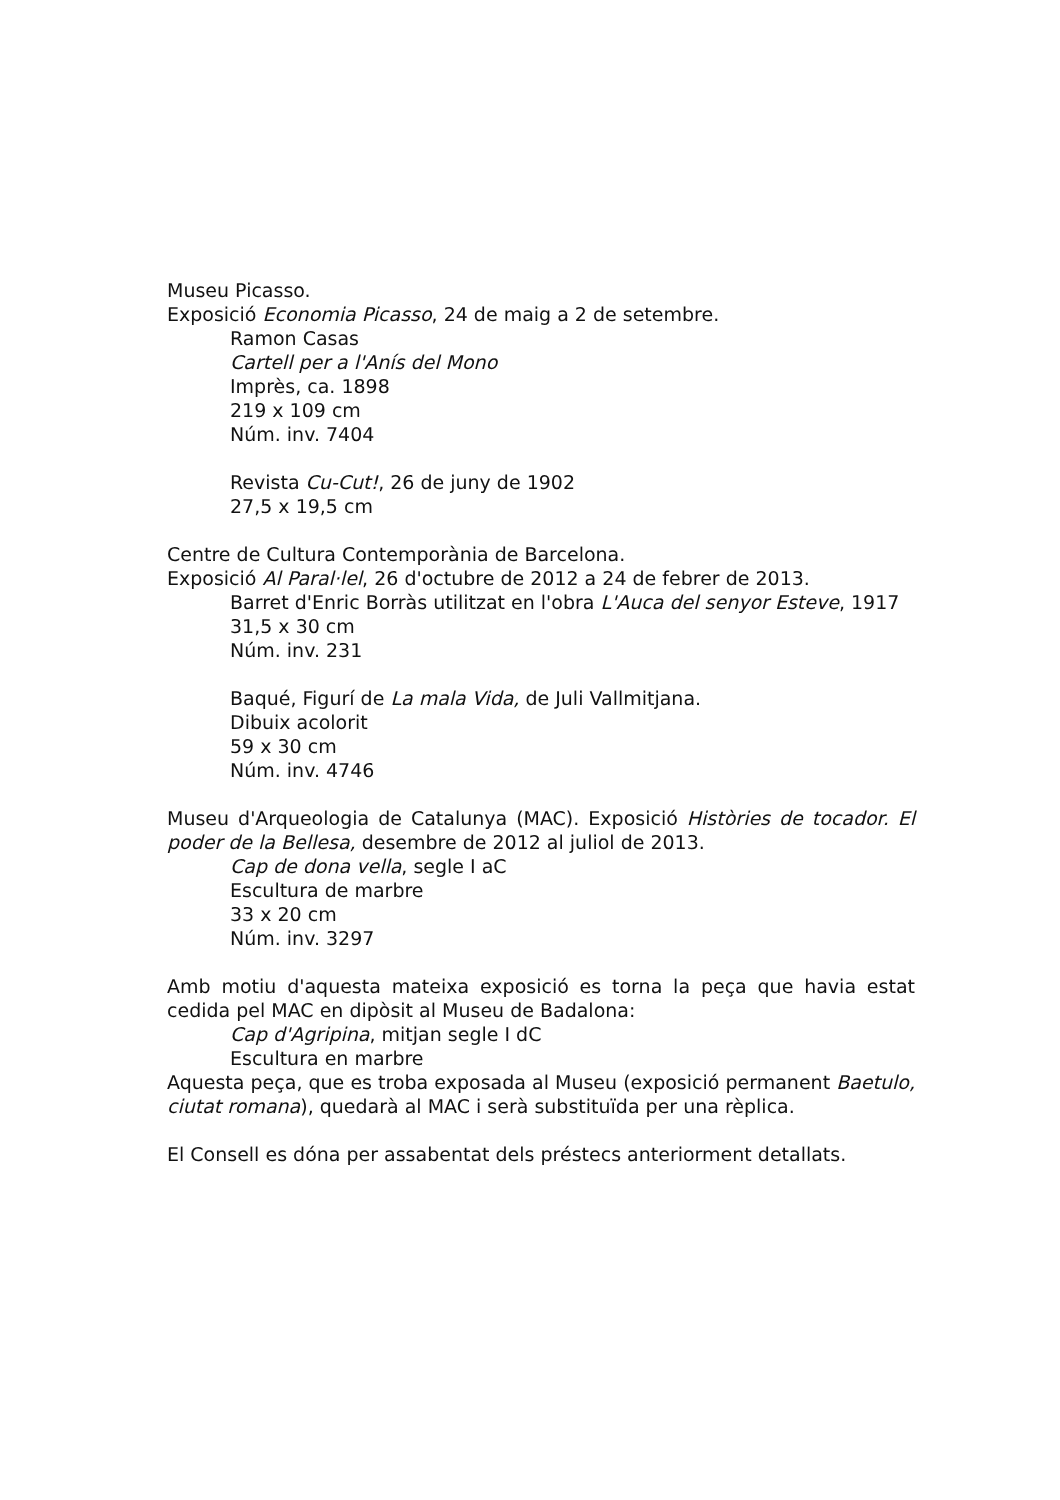Museu Picasso.
Exposició Economia Picasso, 24 de maig a 2 de setembre.
Ramon Casas
Cartell per a l'Anís del Mono
Imprès, ca. 1898
219 x 109 cm
Núm. inv. 7404
Revista Cu-Cut!, 26 de juny de 1902
27,5 x 19,5 cm
Centre de Cultura Contemporània de Barcelona.
Exposició Al Paral·lel, 26 d'octubre de 2012 a 24 de febrer de 2013.
Barret d'Enric Borràs utilitzat en l'obra L'Auca del senyor Esteve, 1917
31,5 x 30 cm
Núm. inv. 231
Baqué, Figurí de La mala Vida, de Juli Vallmitjana.
Dibuix acolorit
59 x 30 cm
Núm. inv. 4746
Museu d'Arqueologia de Catalunya (MAC). Exposició Històries de tocador. El poder de la Bellesa, desembre de 2012 al juliol de 2013.
Cap de dona vella, segle I aC
Escultura de marbre
33 x 20 cm
Núm. inv. 3297
Amb motiu d'aquesta mateixa exposició es torna la peça que havia estat cedida pel MAC en dipòsit al Museu de Badalona:
Cap d'Agripina, mitjan segle I dC
Escultura en marbre
Aquesta peça, que es troba exposada al Museu (exposició permanent Baetulo, ciutat romana), quedarà al MAC i serà substituïda per una rèplica.
El Consell es dóna per assabentat dels préstecs anteriorment detallats.